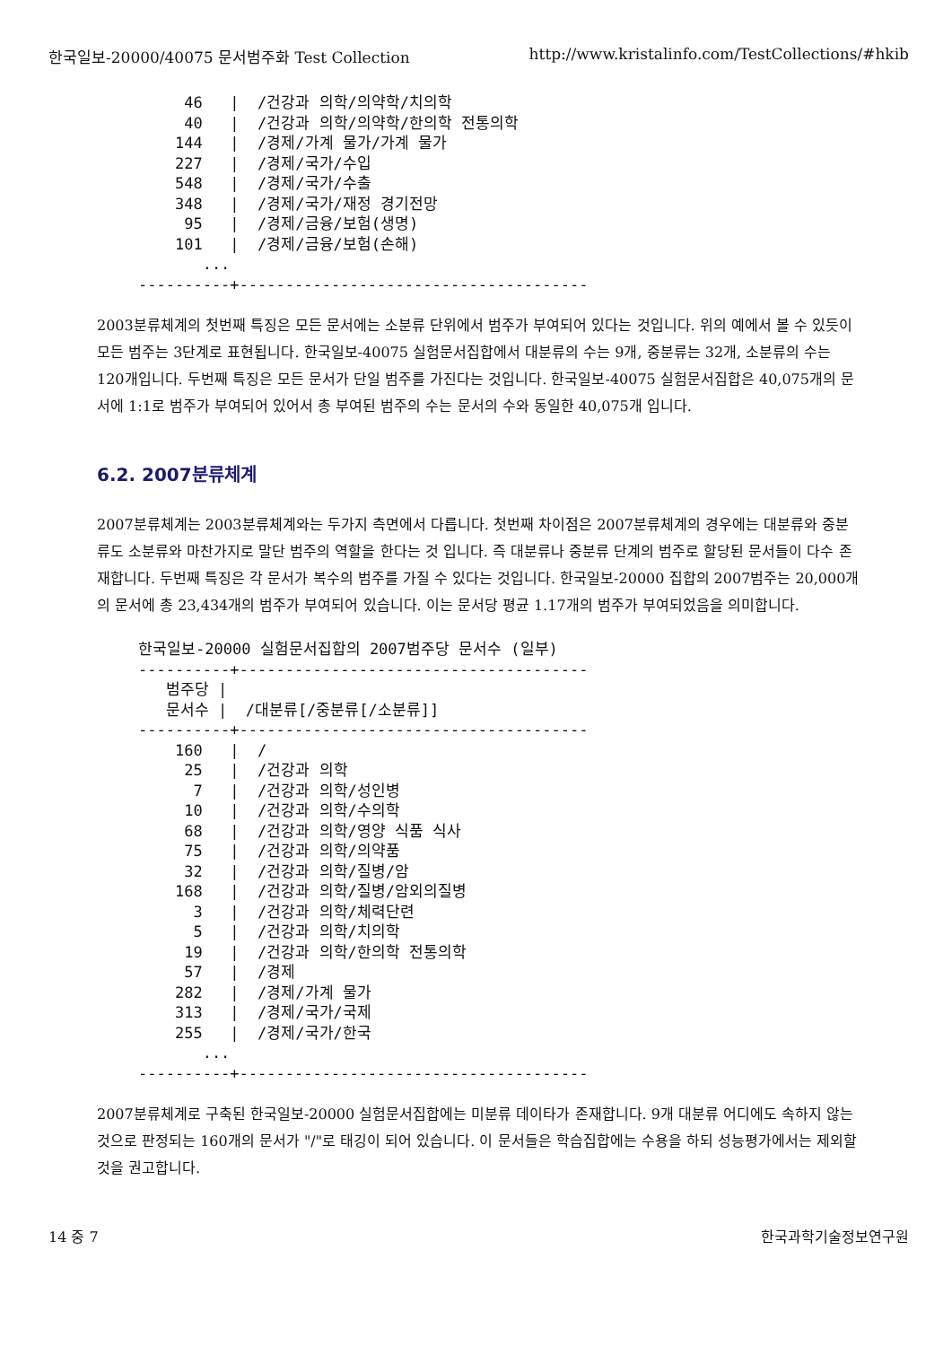한국일보-20000/40075 문서범주화 Test Collection http://www.kristalinfo.com/TestCollections/#hkib
     46   |  /건강과 의학/의약학/치의학
     40   |  /건강과 의학/의약학/한의학 전통의학
    144   |  /경제/가계 물가/가계 물가
    227   |  /경제/국가/수입
    548   |  /경제/국가/수출
    348   |  /경제/국가/재정 경기전망
     95   |  /경제/금융/보험(생명)
    101   |  /경제/금융/보험(손해)
       ...
----------+--------------------------------------
2003분류체계의 첫번째 특징은 모든 문서에는 소분류 단위에서 범주가 부여되어 있다는 것입니다. 위의 예에서 볼 수 있듯이 모든 범주는 3단계로 표현됩니다. 한국일보-40075 실험문서집합에서 대분류의 수는 9개, 중분류는 32개, 소분류의 수는 120개입니다. 두번째 특징은 모든 문서가 단일 범주를 가진다는 것입니다. 한국일보-40075 실험문서집합은 40,075개의 문서에 1:1로 범주가 부여되어 있어서 총 부여된 범주의 수는 문서의 수와 동일한 40,075개 입니다.
6.2. 2007분류체계
2007분류체계는 2003분류체계와는 두가지 측면에서 다릅니다. 첫번째 차이점은 2007분류체계의 경우에는 대분류와 중분류도 소분류와 마찬가지로 말단 범주의 역할을 한다는 것 입니다. 즉 대분류나 중분류 단계의 범주로 할당된 문서들이 다수 존재합니다. 두번째 특징은 각 문서가 복수의 범주를 가질 수 있다는 것입니다. 한국일보-20000 집합의 2007범주는 20,000개의 문서에 총 23,434개의 범주가 부여되어 있습니다. 이는 문서당 평균 1.17개의 범주가 부여되었음을 의미합니다.
한국일보-20000 실험문서집합의 2007범주당 문서수 (일부)
----------+--------------------------------------
   범주당 |
   문서수 |  /대분류[/중분류[/소분류]]
----------+--------------------------------------
    160   |  /
     25   |  /건강과 의학
      7   |  /건강과 의학/성인병
     10   |  /건강과 의학/수의학
     68   |  /건강과 의학/영양 식품 식사
     75   |  /건강과 의학/의약품
     32   |  /건강과 의학/질병/암
    168   |  /건강과 의학/질병/암외의질병
      3   |  /건강과 의학/체력단련
      5   |  /건강과 의학/치의학
     19   |  /건강과 의학/한의학 전통의학
     57   |  /경제
    282   |  /경제/가계 물가
    313   |  /경제/국가/국제
    255   |  /경제/국가/한국
       ...
----------+--------------------------------------
2007분류체계로 구축된 한국일보-20000 실험문서집합에는 미분류 데이타가 존재합니다. 9개 대분류 어디에도 속하지 않는 것으로 판정되는 160개의 문서가 "/"로 태깅이 되어 있습니다. 이 문서들은 학습집합에는 수용을 하되 성능평가에서는 제외할 것을 권고합니다.
14 중 7 한국과학기술정보연구원